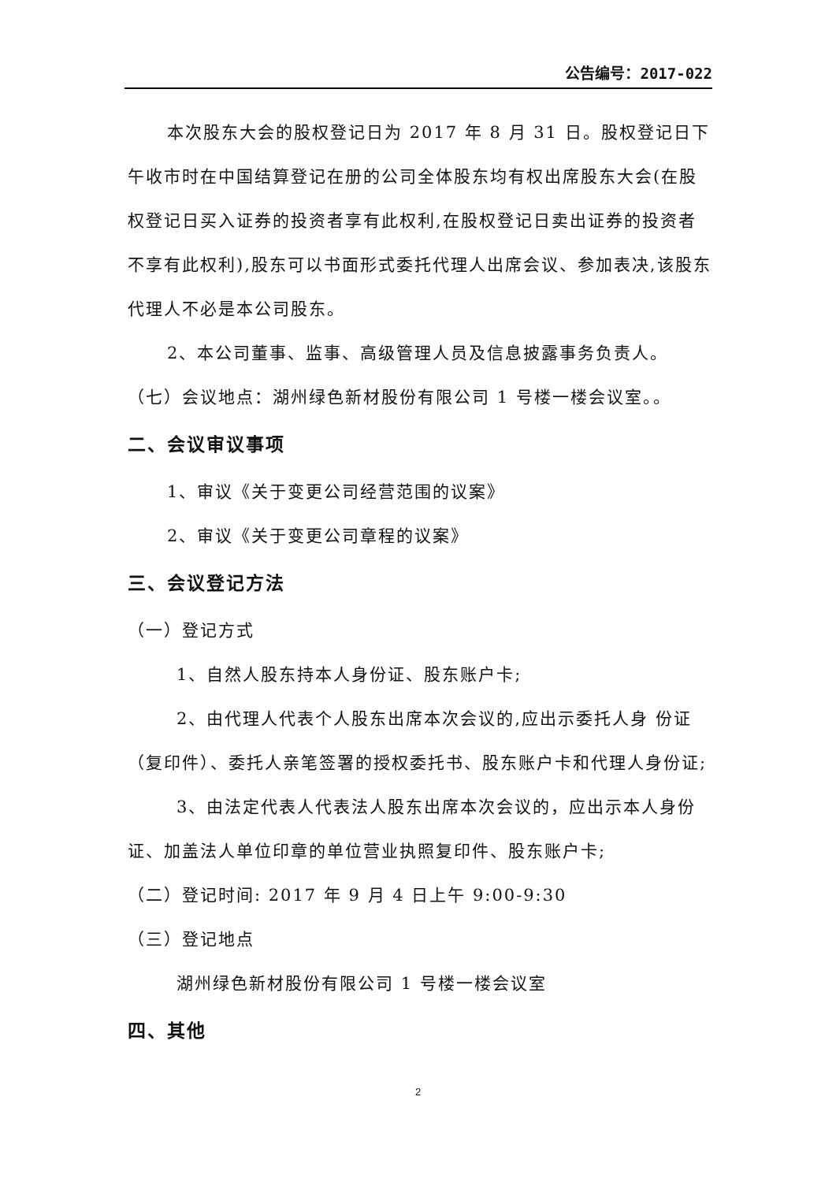公告编号：2017-022
本次股东大会的股权登记日为 2017 年 8 月 31 日。股权登记日下午收市时在中国结算登记在册的公司全体股东均有权出席股东大会(在股权登记日买入证券的投资者享有此权利,在股权登记日卖出证券的投资者不享有此权利),股东可以书面形式委托代理人出席会议、参加表决,该股东代理人不必是本公司股东。
2、本公司董事、监事、高级管理人员及信息披露事务负责人。
（七）会议地点：湖州绿色新材股份有限公司 1 号楼一楼会议室。。
二、会议审议事项
1、审议《关于变更公司经营范围的议案》
2、审议《关于变更公司章程的议案》
三、会议登记方法
（一）登记方式
1、自然人股东持本人身份证、股东账户卡;
2、由代理人代表个人股东出席本次会议的,应出示委托人身 份证（复印件）、委托人亲笔签署的授权委托书、股东账户卡和代理人身份证;
3、由法定代表人代表法人股东出席本次会议的，应出示本人身份证、加盖法人单位印章的单位营业执照复印件、股东账户卡;
（二）登记时间: 2017 年 9 月 4 日上午 9:00-9:30
（三）登记地点
湖州绿色新材股份有限公司 1 号楼一楼会议室
四、其他
2